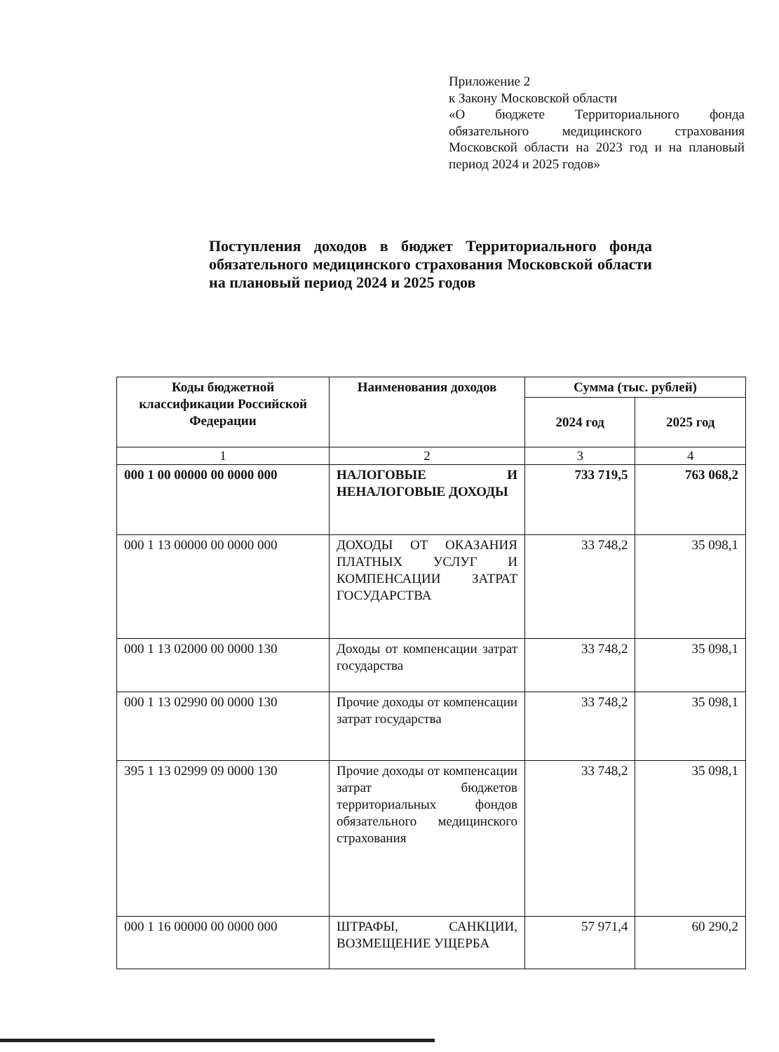Приложение 2
к Закону Московской области
«О бюджете Территориального фонда обязательного медицинского страхования Московской области на 2023 год и на плановый период 2024 и 2025 годов»
Поступления доходов в бюджет Территориального фонда обязательного медицинского страхования Московской области на плановый период 2024 и 2025 годов
| Коды бюджетной классификации Российской Федерации | Наименования доходов | Сумма (тыс. рублей) | |
| --- | --- | --- | --- |
| | | 2024 год | 2025 год |
| 1 | 2 | 3 | 4 |
| 000 1 00 00000 00 0000 000 | НАЛОГОВЫЕ И НЕНАЛОГОВЫЕ ДОХОДЫ | 733 719,5 | 763 068,2 |
| 000 1 13 00000 00 0000 000 | ДОХОДЫ ОТ ОКАЗАНИЯ ПЛАТНЫХ УСЛУГ И КОМПЕНСАЦИИ ЗАТРАТ ГОСУДАРСТВА | 33 748,2 | 35 098,1 |
| 000 1 13 02000 00 0000 130 | Доходы от компенсации затрат государства | 33 748,2 | 35 098,1 |
| 000 1 13 02990 00 0000 130 | Прочие доходы от компенсации затрат государства | 33 748,2 | 35 098,1 |
| 395 1 13 02999 09 0000 130 | Прочие доходы от компенсации затрат бюджетов территориальных фондов обязательного медицинского страхования | 33 748,2 | 35 098,1 |
| 000 1 16 00000 00 0000 000 | ШТРАФЫ, САНКЦИИ, ВОЗМЕЩЕНИЕ УЩЕРБА | 57 971,4 | 60 290,2 |